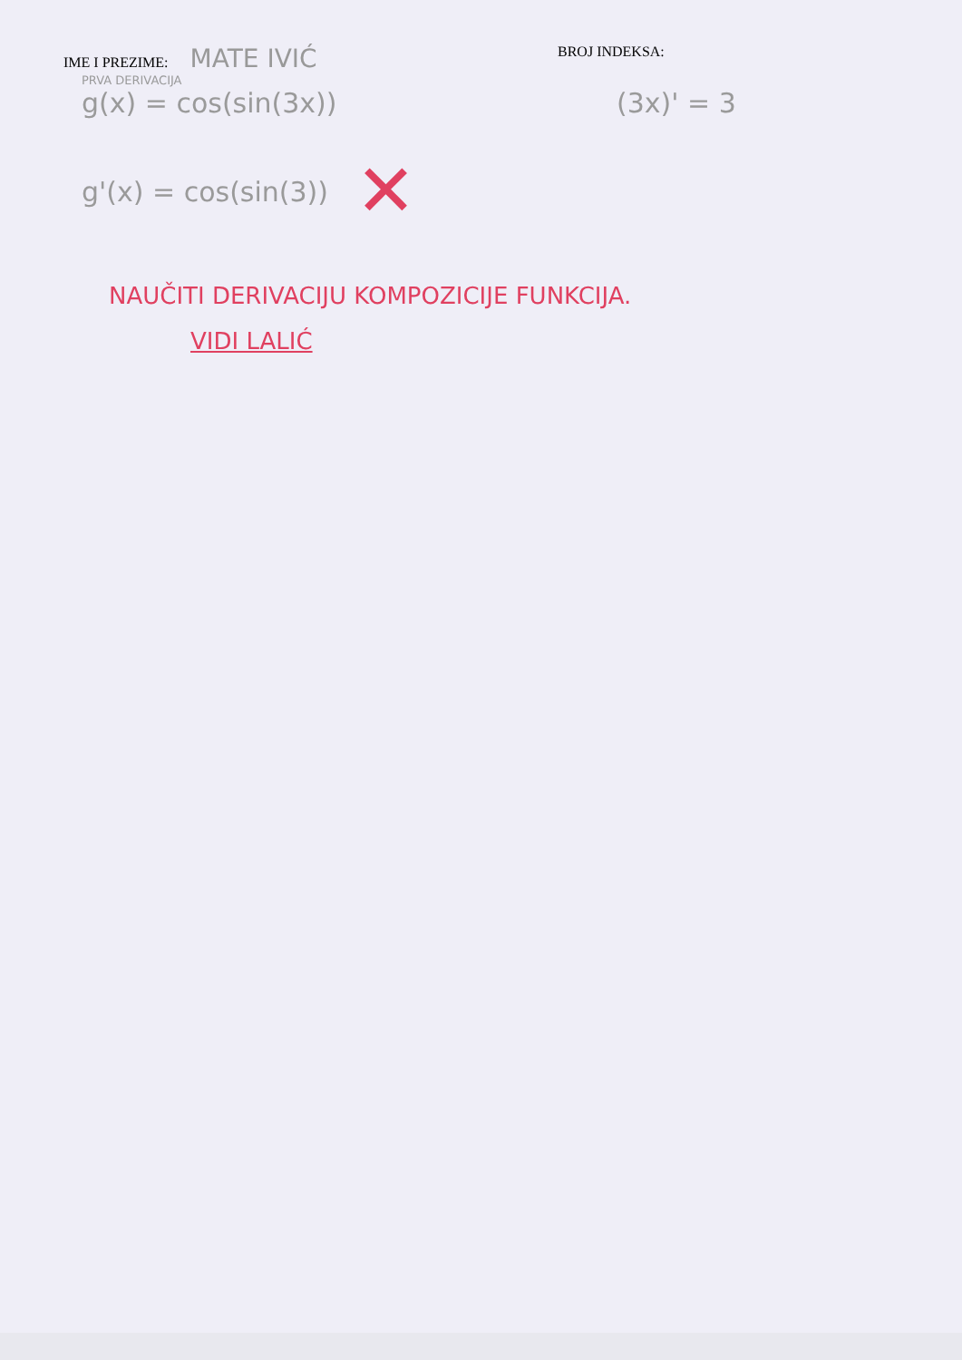IME I PREZIME: MATE IVIĆ
BROJ INDEKSA:
PRVA DERIVACIJA
g(x) = cos(sin(3x)) (3x)' = 3
g'(x) = cos(sin(3))
✕
NAUČITI DERIVACIJU KOMPOZICIJE FUNKCIJA.
VIDI LALIĆ